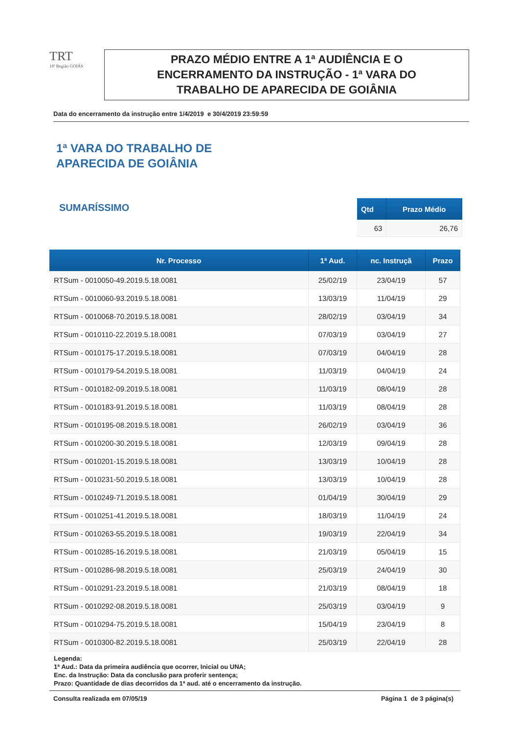TRT
18ª Região GOIÁS
PRAZO MÉDIO ENTRE A 1ª AUDIÊNCIA E O
ENCERRAMENTO DA INSTRUÇÃO - 1ª VARA DO
TRABALHO DE APARECIDA DE GOIÂNIA
Data do encerramento da instrução entre 1/4/2019 e 30/4/2019 23:59:59
1ª VARA DO TRABALHO DE
APARECIDA DE GOIÂNIA
SUMARÍSSIMO
| Qtd | Prazo Médio |
| --- | --- |
| 63 | 26,76 |
| Nr. Processo | 1ª Aud. | nc. Instruçã | Prazo |
| --- | --- | --- | --- |
| RTSum - 0010050-49.2019.5.18.0081 | 25/02/19 | 23/04/19 | 57 |
| RTSum - 0010060-93.2019.5.18.0081 | 13/03/19 | 11/04/19 | 29 |
| RTSum - 0010068-70.2019.5.18.0081 | 28/02/19 | 03/04/19 | 34 |
| RTSum - 0010110-22.2019.5.18.0081 | 07/03/19 | 03/04/19 | 27 |
| RTSum - 0010175-17.2019.5.18.0081 | 07/03/19 | 04/04/19 | 28 |
| RTSum - 0010179-54.2019.5.18.0081 | 11/03/19 | 04/04/19 | 24 |
| RTSum - 0010182-09.2019.5.18.0081 | 11/03/19 | 08/04/19 | 28 |
| RTSum - 0010183-91.2019.5.18.0081 | 11/03/19 | 08/04/19 | 28 |
| RTSum - 0010195-08.2019.5.18.0081 | 26/02/19 | 03/04/19 | 36 |
| RTSum - 0010200-30.2019.5.18.0081 | 12/03/19 | 09/04/19 | 28 |
| RTSum - 0010201-15.2019.5.18.0081 | 13/03/19 | 10/04/19 | 28 |
| RTSum - 0010231-50.2019.5.18.0081 | 13/03/19 | 10/04/19 | 28 |
| RTSum - 0010249-71.2019.5.18.0081 | 01/04/19 | 30/04/19 | 29 |
| RTSum - 0010251-41.2019.5.18.0081 | 18/03/19 | 11/04/19 | 24 |
| RTSum - 0010263-55.2019.5.18.0081 | 19/03/19 | 22/04/19 | 34 |
| RTSum - 0010285-16.2019.5.18.0081 | 21/03/19 | 05/04/19 | 15 |
| RTSum - 0010286-98.2019.5.18.0081 | 25/03/19 | 24/04/19 | 30 |
| RTSum - 0010291-23.2019.5.18.0081 | 21/03/19 | 08/04/19 | 18 |
| RTSum - 0010292-08.2019.5.18.0081 | 25/03/19 | 03/04/19 | 9 |
| RTSum - 0010294-75.2019.5.18.0081 | 15/04/19 | 23/04/19 | 8 |
| RTSum - 0010300-82.2019.5.18.0081 | 25/03/19 | 22/04/19 | 28 |
Legenda:
1ª Aud.: Data da primeira audiência que ocorrer, Inicial ou UNA;
Enc. da Instrução: Data da conclusão para proferir sentença;
Prazo: Quantidade de dias decorridos da 1ª aud. até o encerramento da instrução.
Consulta realizada em 07/05/19 Página 1 de 3 página(s)